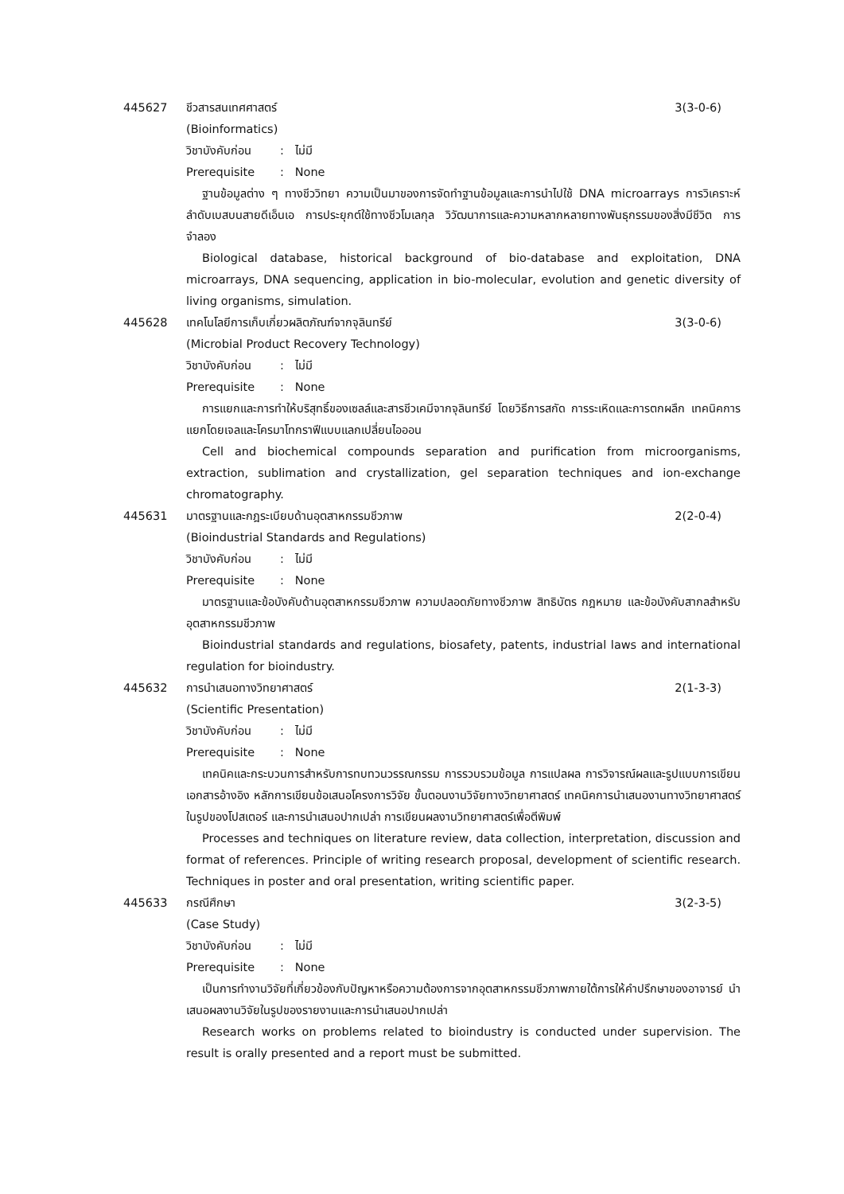445627 ชีวสารสนเทศศาสตร์ 3(3-0-6)
(Bioinformatics)
วิชาบังคับก่อน: ไม่มี
Prerequisite: None
ฐานข้อมูลต่าง ๆ ทางชีววิทยา ความเป็นมาของการจัดทำฐานข้อมูลและการนำไปใช้ DNA microarrays การวิเคราะห์ลำดับเบสบนสายดีเอ็นเอ การประยุกต์ใช้ทางชีวโมเลกุล วิวัฒนาการและความหลากหลายทางพันธุกรรมของสิ่งมีชีวิต การจำลอง
Biological database, historical background of bio-database and exploitation, DNA microarrays, DNA sequencing, application in bio-molecular, evolution and genetic diversity of living organisms, simulation.
445628 เทคโนโลยีการเก็บเกี่ยวผลิตภัณฑ์จากจุลินทรีย์ 3(3-0-6)
(Microbial Product Recovery Technology)
วิชาบังคับก่อน: ไม่มี
Prerequisite: None
การแยกและการทำให้บริสุทธิ์ของเซลล์และสารชีวเคมีจากจุลินทรีย์ โดยวิธีการสกัด การระเหิดและการตกผลึก เทคนิคการแยกโดยเจลและโครมาโทกราฟีแบบแลกเปลี่ยนไอออน
Cell and biochemical compounds separation and purification from microorganisms, extraction, sublimation and crystallization, gel separation techniques and ion-exchange chromatography.
445631 มาตรฐานและกฎระเบียบด้านอุตสาหกรรมชีวภาพ 2(2-0-4)
(Bioindustrial Standards and Regulations)
วิชาบังคับก่อน: ไม่มี
Prerequisite: None
มาตรฐานและข้อบังคับด้านอุตสาหกรรมชีวภาพ ความปลอดภัยทางชีวภาพ สิทธิบัตร กฎหมาย และข้อบังคับสากลสำหรับอุตสาหกรรมชีวภาพ
Bioindustrial standards and regulations, biosafety, patents, industrial laws and international regulation for bioindustry.
445632 การนำเสนอทางวิทยาศาสตร์ 2(1-3-3)
(Scientific Presentation)
วิชาบังคับก่อน: ไม่มี
Prerequisite: None
เทคนิคและกระบวนการสำหรับการทบทวนวรรณกรรม การรวบรวมข้อมูล การแปลผล การวิจารณ์ผลและรูปแบบการเขียนเอกสารอ้างอิง หลักการเขียนข้อเสนอโครงการวิจัย ขั้นตอนงานวิจัยทางวิทยาศาสตร์ เทคนิคการนำเสนองานทางวิทยาศาสตร์ในรูปของโปสเตอร์ และการนำเสนอปากเปล่า การเขียนผลงานวิทยาศาสตร์เพื่อตีพิมพ์
Processes and techniques on literature review, data collection, interpretation, discussion and format of references. Principle of writing research proposal, development of scientific research. Techniques in poster and oral presentation, writing scientific paper.
445633 กรณีศึกษา 3(2-3-5)
(Case Study)
วิชาบังคับก่อน: ไม่มี
Prerequisite: None
เป็นการทำงานวิจัยที่เกี่ยวข้องกับปัญหาหรือความต้องการจากอุตสาหกรรมชีวภาพภายใต้การให้คำปรึกษาของอาจารย์ นำเสนอผลงานวิจัยในรูปของรายงานและการนำเสนอปากเปล่า
Research works on problems related to bioindustry is conducted under supervision. The result is orally presented and a report must be submitted.